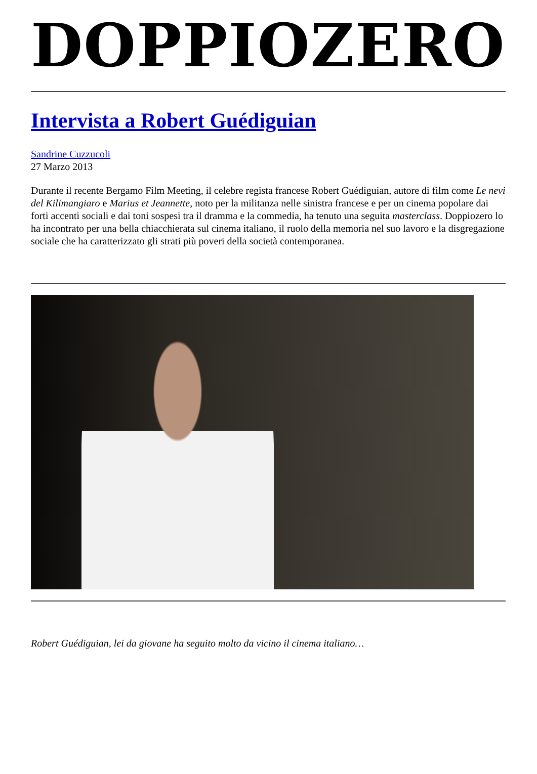DOPPIOZERO
Intervista a Robert Guédiguian
Sandrine Cuzzucoli
27 Marzo 2013
Durante il recente Bergamo Film Meeting, il celebre regista francese Robert Guédiguian, autore di film come Le nevi del Kilimangiaro e Marius et Jeannette, noto per la militanza nelle sinistra francese e per un cinema popolare dai forti accenti sociali e dai toni sospesi tra il dramma e la commedia, ha tenuto una seguita masterclass. Doppiozero lo ha incontrato per una bella chiacchierata sul cinema italiano, il ruolo della memoria nel suo lavoro e la disgregazione sociale che ha caratterizzato gli strati più poveri della società contemporanea.
Robert Guédiguian, lei da giovane ha seguito molto da vicino il cinema italiano…